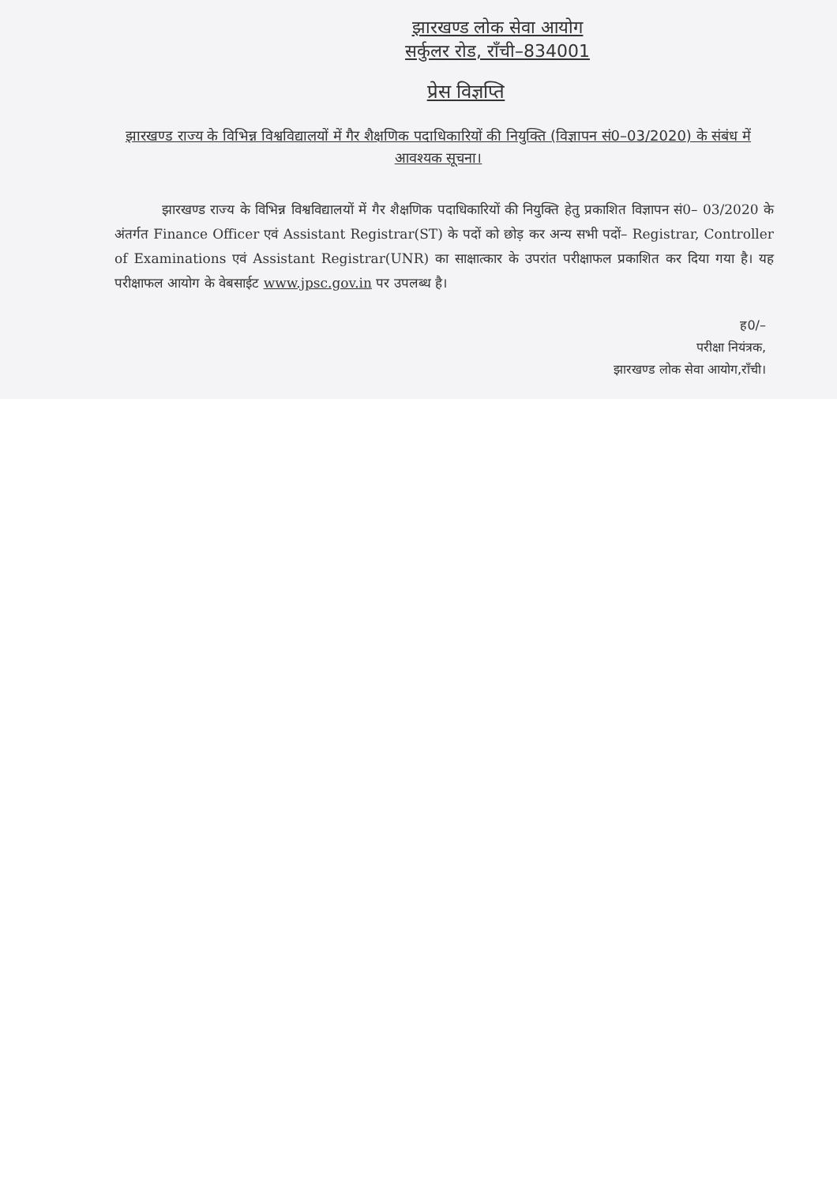झारखण्ड लोक सेवा आयोग
सर्कुलर रोड, राँची–834001
प्रेस विज्ञप्ति
झारखण्ड राज्य के विभिन्न विश्वविद्यालयों में गैर शैक्षणिक पदाधिकारियों की नियुक्ति (विज्ञापन सं0–03/2020) के संबंध में आवश्यक सूचना।
झारखण्ड राज्य के विभिन्न विश्वविद्यालयों में गैर शैक्षणिक पदाधिकारियों की नियुक्ति हेतु प्रकाशित विज्ञापन सं0– 03/2020 के अंतर्गत Finance Officer एवं Assistant Registrar(ST) के पदों को छोड़ कर अन्य सभी पदों– Registrar, Controller of Examinations एवं Assistant Registrar(UNR) का साक्षात्कार के उपरांत परीक्षाफल प्रकाशित कर दिया गया है। यह परीक्षाफल आयोग के वेबसाईट www.jpsc.gov.in पर उपलब्ध है।
ह0/–
परीक्षा नियंत्रक,
झारखण्ड लोक सेवा आयोग,राँची।